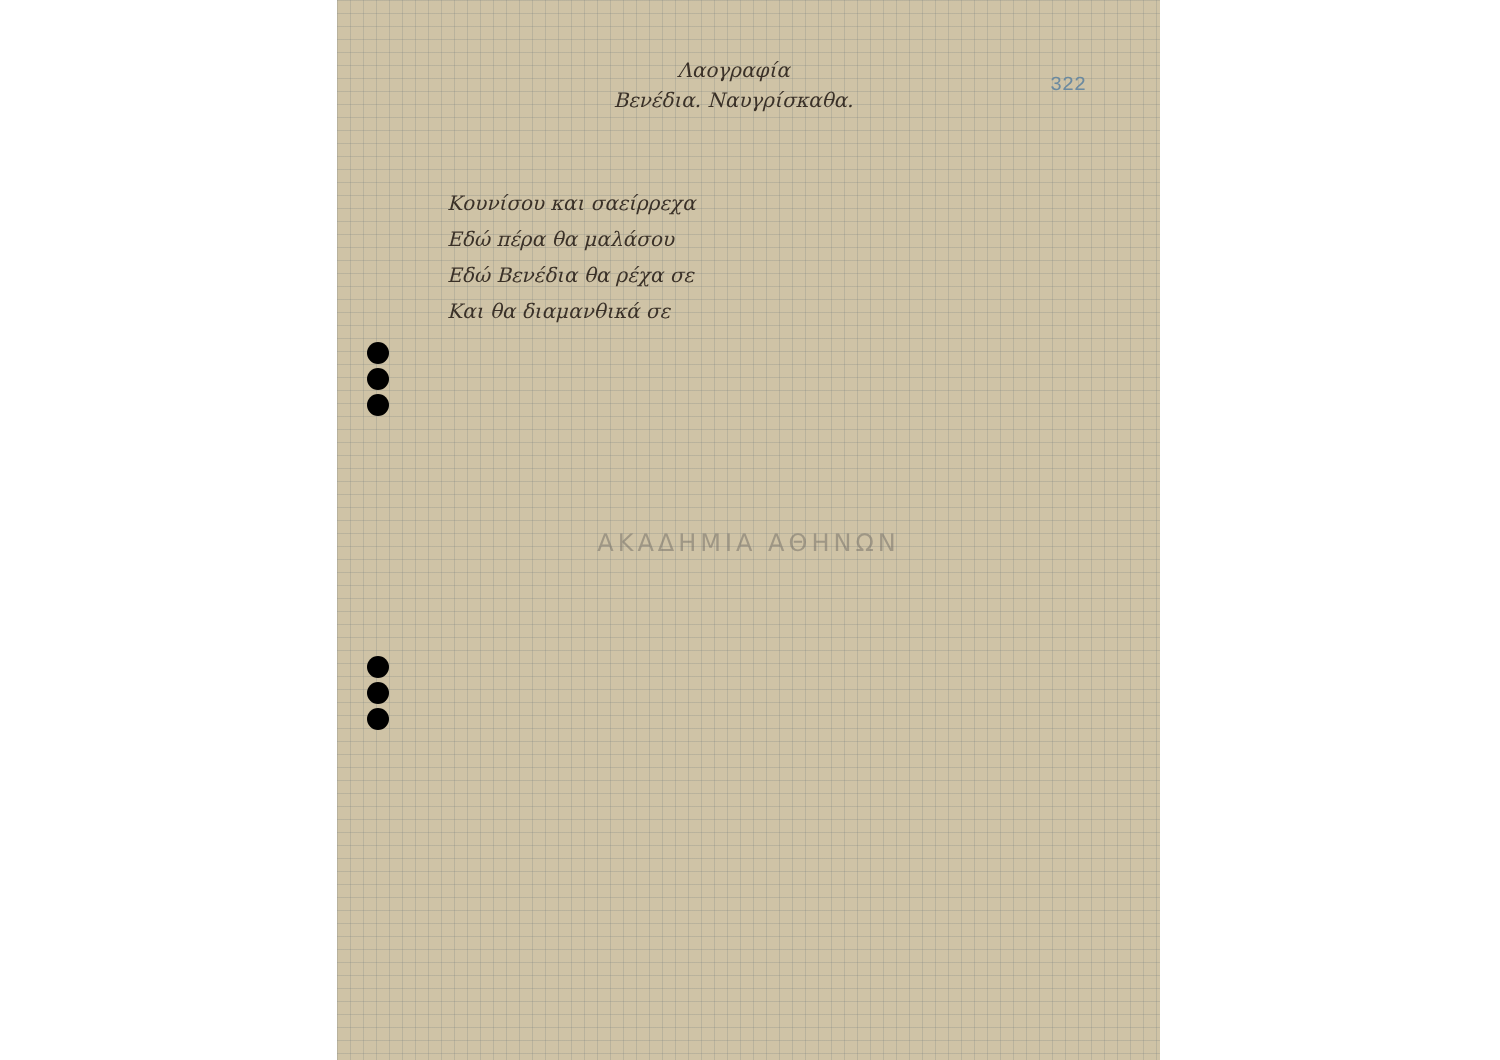Λαογραφία
Βενέδια. Ναυγρίσκαθα.
322
Κουνίσου και σαείρρεχα
Εδώ πέρα θα μαλάσου
Εδώ Βενέδια θα ρέχα σε
Και θα διαμανθικά σε
ΑΚΑΔΗΜΙΑ ΑΘΗΝΩΝ